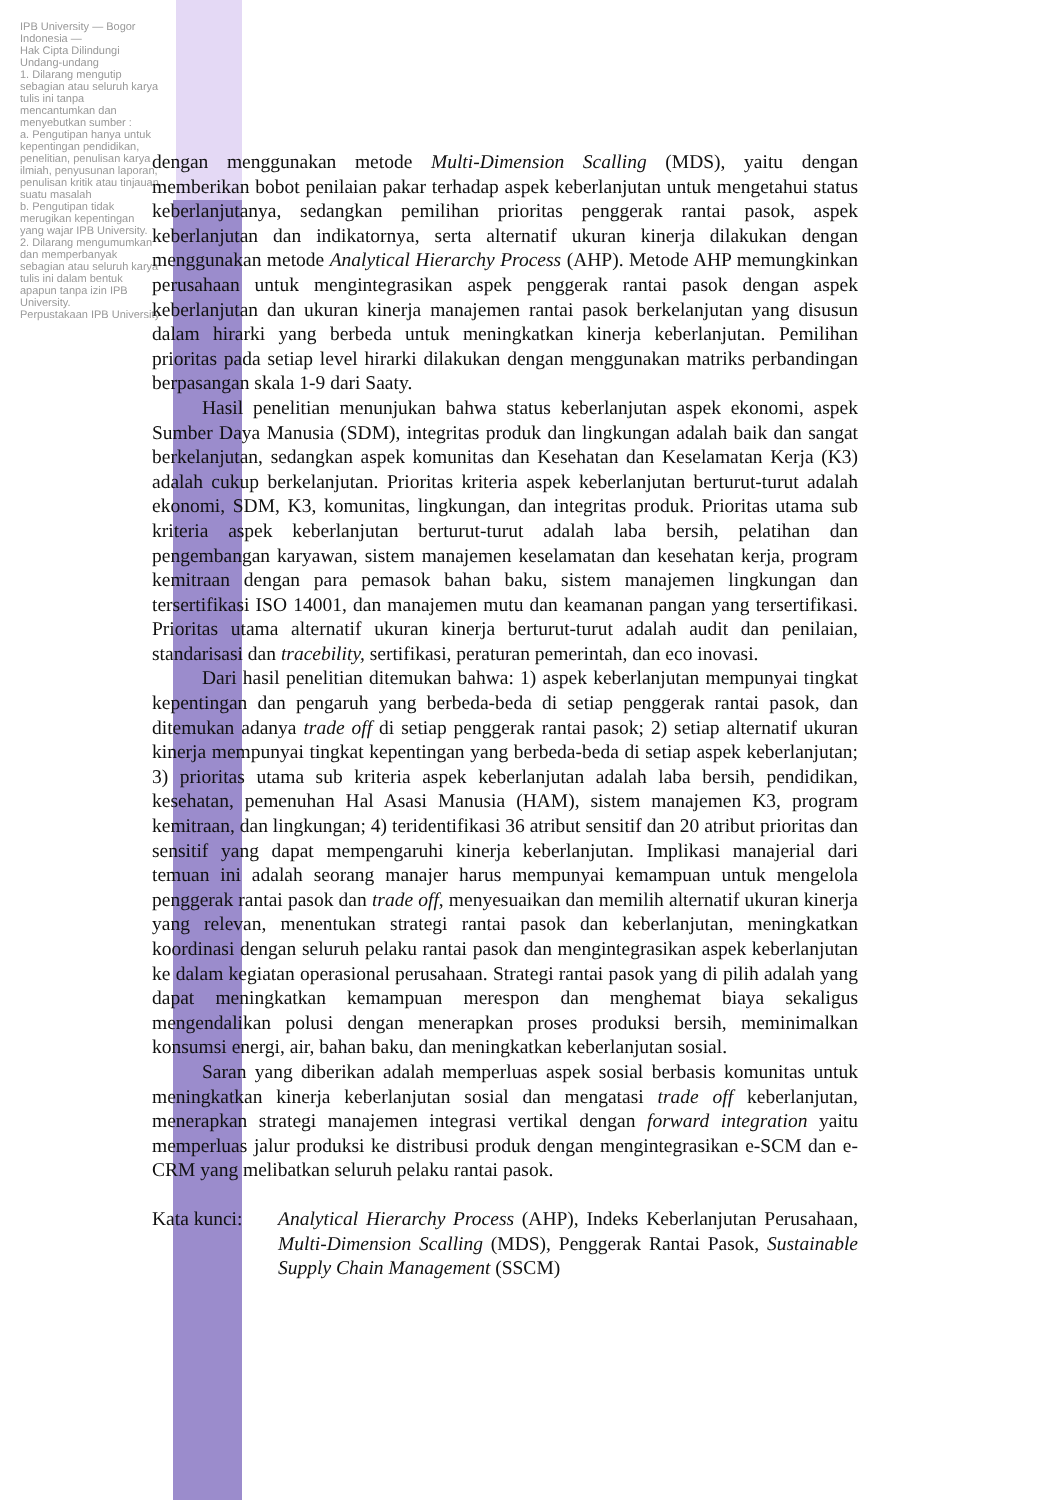IPB University — Bogor Indonesia —
Hak Cipta Dilindungi Undang-undang
1. Dilarang mengutip sebagian atau seluruh karya tulis ini tanpa mencantumkan dan menyebutkan sumber :
a. Pengutipan hanya untuk kepentingan pendidikan, penelitian, penulisan karya ilmiah, penyusunan laporan, penulisan kritik atau tinjauan suatu masalah
b. Pengutipan tidak merugikan kepentingan yang wajar IPB University.
2. Dilarang mengumumkan dan memperbanyak sebagian atau seluruh karya tulis ini dalam bentuk apapun tanpa izin IPB University.
Perpustakaan IPB University
dengan menggunakan metode Multi-Dimension Scalling (MDS), yaitu dengan memberikan bobot penilaian pakar terhadap aspek keberlanjutan untuk mengetahui status keberlanjutanya, sedangkan pemilihan prioritas penggerak rantai pasok, aspek keberlanjutan dan indikatornya, serta alternatif ukuran kinerja dilakukan dengan menggunakan metode Analytical Hierarchy Process (AHP). Metode AHP memungkinkan perusahaan untuk mengintegrasikan aspek penggerak rantai pasok dengan aspek keberlanjutan dan ukuran kinerja manajemen rantai pasok berkelanjutan yang disusun dalam hirarki yang berbeda untuk meningkatkan kinerja keberlanjutan. Pemilihan prioritas pada setiap level hirarki dilakukan dengan menggunakan matriks perbandingan berpasangan skala 1-9 dari Saaty.
Hasil penelitian menunjukan bahwa status keberlanjutan aspek ekonomi, aspek Sumber Daya Manusia (SDM), integritas produk dan lingkungan adalah baik dan sangat berkelanjutan, sedangkan aspek komunitas dan Kesehatan dan Keselamatan Kerja (K3) adalah cukup berkelanjutan. Prioritas kriteria aspek keberlanjutan berturut-turut adalah ekonomi, SDM, K3, komunitas, lingkungan, dan integritas produk. Prioritas utama sub kriteria aspek keberlanjutan berturut-turut adalah laba bersih, pelatihan dan pengembangan karyawan, sistem manajemen keselamatan dan kesehatan kerja, program kemitraan dengan para pemasok bahan baku, sistem manajemen lingkungan dan tersertifikasi ISO 14001, dan manajemen mutu dan keamanan pangan yang tersertifikasi. Prioritas utama alternatif ukuran kinerja berturut-turut adalah audit dan penilaian, standarisasi dan tracebility, sertifikasi, peraturan pemerintah, dan eco inovasi.
Dari hasil penelitian ditemukan bahwa: 1) aspek keberlanjutan mempunyai tingkat kepentingan dan pengaruh yang berbeda-beda di setiap penggerak rantai pasok, dan ditemukan adanya trade off di setiap penggerak rantai pasok; 2) setiap alternatif ukuran kinerja mempunyai tingkat kepentingan yang berbeda-beda di setiap aspek keberlanjutan; 3) prioritas utama sub kriteria aspek keberlanjutan adalah laba bersih, pendidikan, kesehatan, pemenuhan Hal Asasi Manusia (HAM), sistem manajemen K3, program kemitraan, dan lingkungan; 4) teridentifikasi 36 atribut sensitif dan 20 atribut prioritas dan sensitif yang dapat mempengaruhi kinerja keberlanjutan. Implikasi manajerial dari temuan ini adalah seorang manajer harus mempunyai kemampuan untuk mengelola penggerak rantai pasok dan trade off, menyesuaikan dan memilih alternatif ukuran kinerja yang relevan, menentukan strategi rantai pasok dan keberlanjutan, meningkatkan koordinasi dengan seluruh pelaku rantai pasok dan mengintegrasikan aspek keberlanjutan ke dalam kegiatan operasional perusahaan. Strategi rantai pasok yang di pilih adalah yang dapat meningkatkan kemampuan merespon dan menghemat biaya sekaligus mengendalikan polusi dengan menerapkan proses produksi bersih, meminimalkan konsumsi energi, air, bahan baku, dan meningkatkan keberlanjutan sosial.
Saran yang diberikan adalah memperluas aspek sosial berbasis komunitas untuk meningkatkan kinerja keberlanjutan sosial dan mengatasi trade off keberlanjutan, menerapkan strategi manajemen integrasi vertikal dengan forward integration yaitu memperluas jalur produksi ke distribusi produk dengan mengintegrasikan e-SCM dan e-CRM yang melibatkan seluruh pelaku rantai pasok.
Kata kunci:
Analytical Hierarchy Process (AHP), Indeks Keberlanjutan Perusahaan, Multi-Dimension Scalling (MDS), Penggerak Rantai Pasok, Sustainable Supply Chain Management (SSCM)